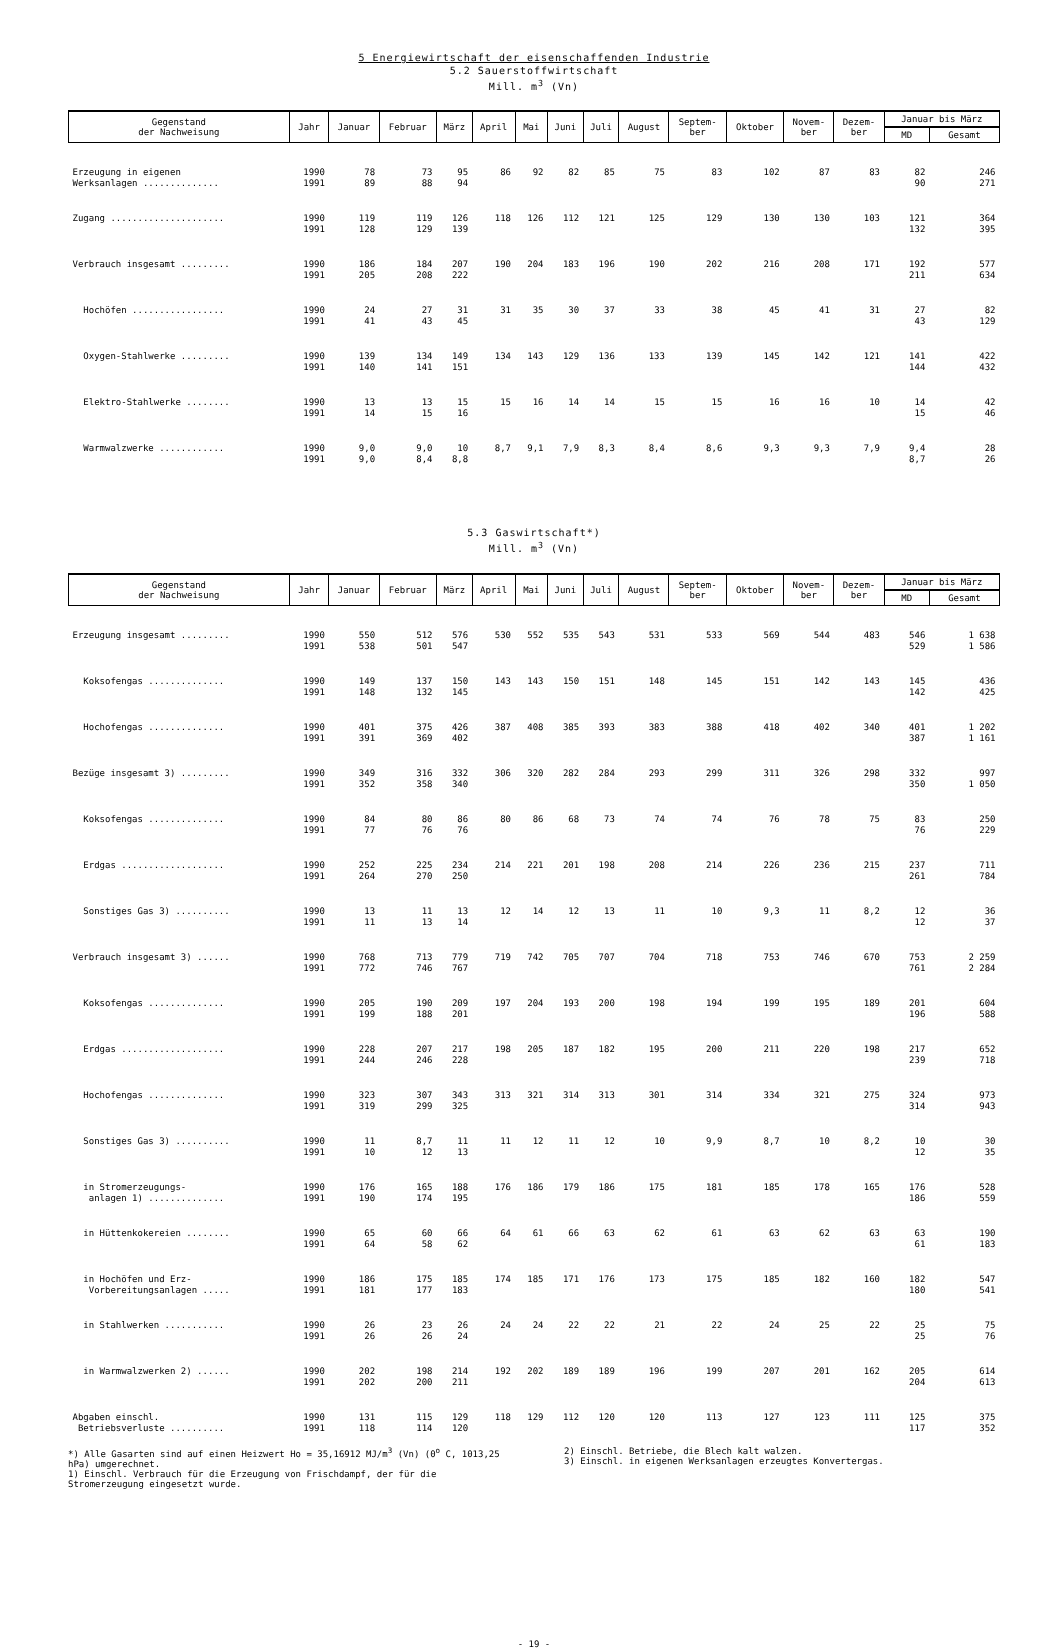5 Energiewirtschaft der eisenschaffenden Industrie
5.2 Sauerstoffwirtschaft
Mill. m<sup>3</sup> (Vn)
| Gegenstand der Nachweisung | Jahr | Januar | Februar | März | April | Mai | Juni | Juli | August | Septem- ber | Oktober | Novem- ber | Dezem- ber | Januar bis März | |
| --- | --- | --- | --- | --- | --- | --- | --- | --- | --- | --- | --- | --- | --- | --- | --- |
| | | | | | | | | | | | | | | MD | Gesamt |
| Erzeugung in eigenen Werksanlagen .............. | 1990 1991 | 78 89 | 73 88 | 95 94 | 86 | 92 | 82 | 85 | 75 | 83 | 102 | 87 | 83 | 82 90 | 246 271 |
| Zugang ..................... | 1990 1991 | 119 128 | 119 129 | 126 139 | 118 | 126 | 112 | 121 | 125 | 129 | 130 | 130 | 103 | 121 132 | 364 395 |
| Verbrauch insgesamt ......... | 1990 1991 | 186 205 | 184 208 | 207 222 | 190 | 204 | 183 | 196 | 190 | 202 | 216 | 208 | 171 | 192 211 | 577 634 |
| Hochöfen ................. | 1990 1991 | 24 41 | 27 43 | 31 45 | 31 | 35 | 30 | 37 | 33 | 38 | 45 | 41 | 31 | 27 43 | 82 129 |
| Oxygen-Stahlwerke ......... | 1990 1991 | 139 140 | 134 141 | 149 151 | 134 | 143 | 129 | 136 | 133 | 139 | 145 | 142 | 121 | 141 144 | 422 432 |
| Elektro-Stahlwerke ........ | 1990 1991 | 13 14 | 13 15 | 15 16 | 15 | 16 | 14 | 14 | 15 | 15 | 16 | 16 | 10 | 14 15 | 42 46 |
| Warmwalzwerke ............ | 1990 1991 | 9,0 9,0 | 9,0 8,4 | 10 8,8 | 8,7 | 9,1 | 7,9 | 8,3 | 8,4 | 8,6 | 9,3 | 9,3 | 7,9 | 9,4 8,7 | 28 26 |
5.3 Gaswirtschaft*)
Mill. m<sup>3</sup> (Vn)
| Gegenstand der Nachweisung | Jahr | Januar | Februar | März | April | Mai | Juni | Juli | August | Septem- ber | Oktober | Novem- ber | Dezem- ber | Januar bis März | |
| --- | --- | --- | --- | --- | --- | --- | --- | --- | --- | --- | --- | --- | --- | --- | --- |
| | | | | | | | | | | | | | | MD | Gesamt |
| Erzeugung insgesamt ......... | 1990 1991 | 550 538 | 512 501 | 576 547 | 530 | 552 | 535 | 543 | 531 | 533 | 569 | 544 | 483 | 546 529 | 1 638 1 586 |
| Koksofengas .............. | 1990 1991 | 149 148 | 137 132 | 150 145 | 143 | 143 | 150 | 151 | 148 | 145 | 151 | 142 | 143 | 145 142 | 436 425 |
| Hochofengas .............. | 1990 1991 | 401 391 | 375 369 | 426 402 | 387 | 408 | 385 | 393 | 383 | 388 | 418 | 402 | 340 | 401 387 | 1 202 1 161 |
| Bezüge insgesamt 3) ......... | 1990 1991 | 349 352 | 316 358 | 332 340 | 306 | 320 | 282 | 284 | 293 | 299 | 311 | 326 | 298 | 332 350 | 997 1 050 |
| Koksofengas .............. | 1990 1991 | 84 77 | 80 76 | 86 76 | 80 | 86 | 68 | 73 | 74 | 74 | 76 | 78 | 75 | 83 76 | 250 229 |
| Erdgas ................... | 1990 1991 | 252 264 | 225 270 | 234 250 | 214 | 221 | 201 | 198 | 208 | 214 | 226 | 236 | 215 | 237 261 | 711 784 |
| Sonstiges Gas 3) .......... | 1990 1991 | 13 11 | 11 13 | 13 14 | 12 | 14 | 12 | 13 | 11 | 10 | 9,3 | 11 | 8,2 | 12 12 | 36 37 |
| Verbrauch insgesamt 3) ...... | 1990 1991 | 768 772 | 713 746 | 779 767 | 719 | 742 | 705 | 707 | 704 | 718 | 753 | 746 | 670 | 753 761 | 2 259 2 284 |
| Koksofengas .............. | 1990 1991 | 205 199 | 190 188 | 209 201 | 197 | 204 | 193 | 200 | 198 | 194 | 199 | 195 | 189 | 201 196 | 604 588 |
| Erdgas ................... | 1990 1991 | 228 244 | 207 246 | 217 228 | 198 | 205 | 187 | 182 | 195 | 200 | 211 | 220 | 198 | 217 239 | 652 718 |
| Hochofengas .............. | 1990 1991 | 323 319 | 307 299 | 343 325 | 313 | 321 | 314 | 313 | 301 | 314 | 334 | 321 | 275 | 324 314 | 973 943 |
| Sonstiges Gas 3) .......... | 1990 1991 | 11 10 | 8,7 12 | 11 13 | 11 | 12 | 11 | 12 | 10 | 9,9 | 8,7 | 10 | 8,2 | 10 12 | 30 35 |
| in Stromerzeugungs- anlagen 1) .............. | 1990 1991 | 176 190 | 165 174 | 188 195 | 176 | 186 | 179 | 186 | 175 | 181 | 185 | 178 | 165 | 176 186 | 528 559 |
| in Hüttenkokereien ........ | 1990 1991 | 65 64 | 60 58 | 66 62 | 64 | 61 | 66 | 63 | 62 | 61 | 63 | 62 | 63 | 63 61 | 190 183 |
| in Hochöfen und Erz- Vorbereitungsanlagen ..... | 1990 1991 | 186 181 | 175 177 | 185 183 | 174 | 185 | 171 | 176 | 173 | 175 | 185 | 182 | 160 | 182 180 | 547 541 |
| in Stahlwerken ........... | 1990 1991 | 26 26 | 23 26 | 26 24 | 24 | 24 | 22 | 22 | 21 | 22 | 24 | 25 | 22 | 25 25 | 75 76 |
| in Warmwalzwerken 2) ...... | 1990 1991 | 202 202 | 198 200 | 214 211 | 192 | 202 | 189 | 189 | 196 | 199 | 207 | 201 | 162 | 205 204 | 614 613 |
| Abgaben einschl. Betriebsverluste .......... | 1990 1991 | 131 118 | 115 114 | 129 120 | 118 | 129 | 112 | 120 | 120 | 113 | 127 | 123 | 111 | 125 117 | 375 352 |
*) Alle Gasarten sind auf einen Heizwert Ho = 35,16912 MJ/m<sup>3</sup> (Vn) (0<sup>o</sup> C, 1013,25 hPa) umgerechnet.
1) Einschl. Verbrauch für die Erzeugung von Frischdampf, der für die Stromerzeugung eingesetzt wurde.
2) Einschl. Betriebe, die Blech kalt walzen.
3) Einschl. in eigenen Werksanlagen erzeugtes Konvertergas.
- 19 -